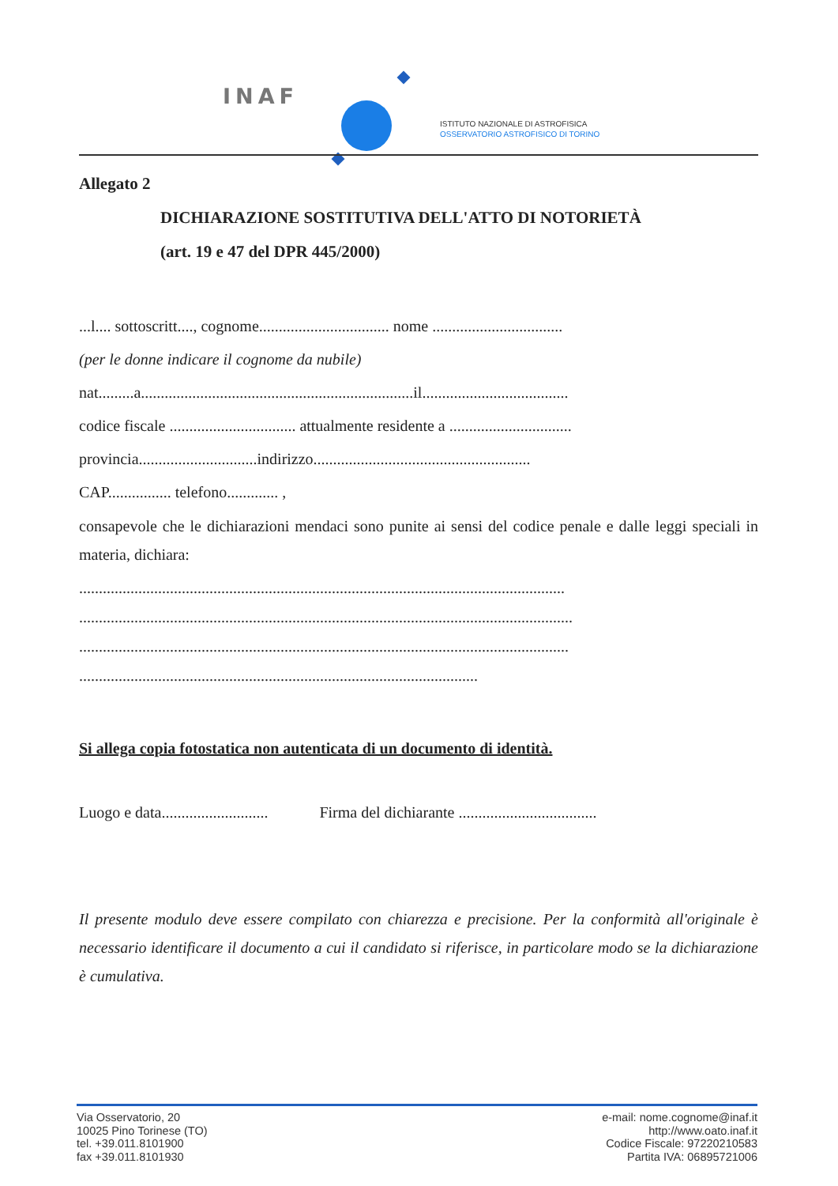INAF
ISTITUTO NAZIONALE DI ASTROFISICA
OSSERVATORIO ASTROFISICO DI TORINO
Allegato 2
DICHIARAZIONE SOSTITUTIVA DELL'ATTO DI NOTORIETÀ
(art. 19 e 47 del DPR 445/2000)
...l.... sottoscritt...., cognome................................. nome .................................
(per le donne indicare il cognome da nubile)
nat.........a.....................................................................il.....................................
codice fiscale ................................ attualmente residente a ...............................
provincia..............................indirizzo.......................................................
CAP................ telefono............. ,
consapevole che le dichiarazioni mendaci sono punite ai sensi del codice penale e dalle leggi speciali in materia, dichiara:
...........................................................................................................................
.............................................................................................................................
............................................................................................................................
.....................................................................................................
Si allega copia fotostatica non autenticata di un documento di identità.
Luogo e data........................... Firma del dichiarante ...................................
Il presente modulo deve essere compilato con chiarezza e precisione. Per la conformità all'originale è necessario identificare il documento a cui il candidato si riferisce, in particolare modo se la dichiarazione è cumulativa.
Via Osservatorio, 20
10025 Pino Torinese (TO)
tel. +39.011.8101900
fax +39.011.8101930
e-mail: nome.cognome@inaf.it
http://www.oato.inaf.it
Codice Fiscale: 97220210583
Partita IVA: 06895721006